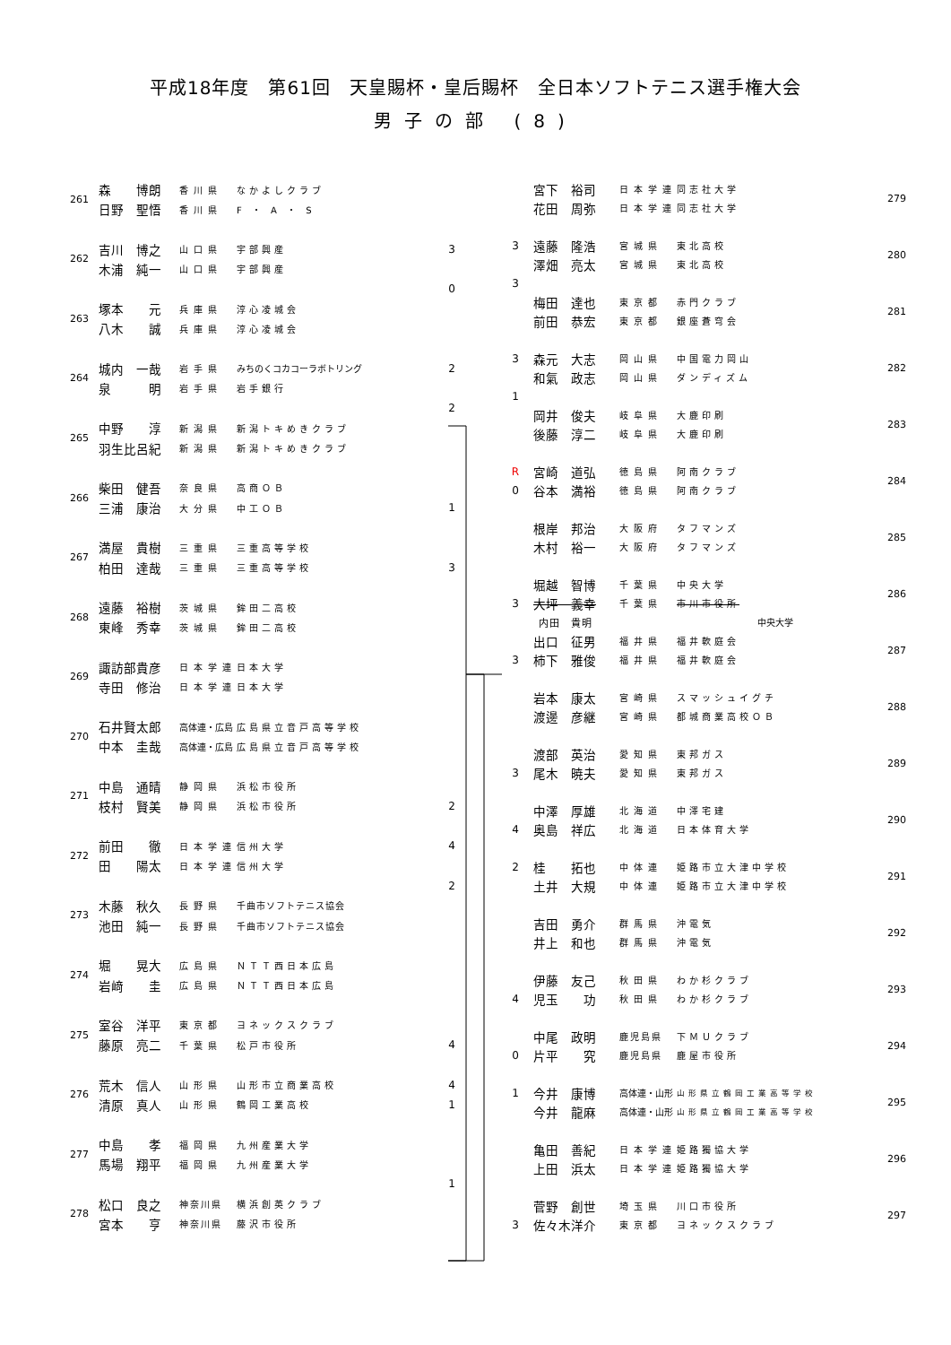平成18年度　第61回　天皇賜杯・皇后賜杯　全日本ソフトテニス選手権大会
男子の部 (8)
| 261 | 森 博朗 | 香川県 | なかよしクラブ | |
| | 日野 聖悟 | 香川県 | F ・ A ・ S | |
| 262 | 吉川 博之 | 山口県 | 宇部興産 | 3 |
| | 木浦 純一 | 山口県 | 宇部興産 | |
| | | | | 0 |
| 263 | 塚本 元 | 兵庫県 | 淳心凌城会 | |
| | 八木 誠 | 兵庫県 | 淳心凌城会 | |
| 264 | 城内 一哉 | 岩手県 | みちのくコカコーラボトリング | 2 |
| | 泉 明 | 岩手県 | 岩手銀行 | |
| | | | | 2 |
| 265 | 中野 淳 | 新潟県 | 新潟トキめきクラブ | |
| | 羽生比呂紀 | 新潟県 | 新潟トキめきクラブ | |
| 266 | 柴田 健吾 | 奈良県 | 高商ＯＢ | |
| | 三浦 康治 | 大分県 | 中工ＯＢ | 1 |
| 267 | 満屋 貴樹 | 三重県 | 三重高等学校 | |
| | 柏田 達哉 | 三重県 | 三重高等学校 | 3 |
| 268 | 遠藤 裕樹 | 茨城県 | 鉾田二高校 | |
| | 東峰 秀幸 | 茨城県 | 鉾田二高校 | |
| 269 | 諏訪部貴彦 | 日本学連 | 日本大学 | |
| | 寺田 修治 | 日本学連 | 日本大学 | |
| 270 | 石井賢太郎 | 高体連・広島 | 広島県立音戸高等学校 | |
| | 中本 圭哉 | 高体連・広島 | 広島県立音戸高等学校 | |
| 271 | 中島 通晴 | 静岡県 | 浜松市役所 | |
| | 枝村 賢美 | 静岡県 | 浜松市役所 | 2 |
| 272 | 前田 徹 | 日本学連 | 信州大学 | 4 |
| | 田 陽太 | 日本学連 | 信州大学 | |
| | | | | 2 |
| 273 | 木藤 秋久 | 長野県 | 千曲市ソフトテニス協会 | |
| | 池田 純一 | 長野県 | 千曲市ソフトテニス協会 | |
| 274 | 堀 晃大 | 広島県 | ＮＴＴ西日本広島 | |
| | 岩﨑 圭 | 広島県 | ＮＴＴ西日本広島 | |
| 275 | 室谷 洋平 | 東京都 | ヨネックスクラブ | |
| | 藤原 亮二 | 千葉県 | 松戸市役所 | 4 |
| 276 | 荒木 信人 | 山形県 | 山形市立商業高校 | 4 |
| | 清原 真人 | 山形県 | 鶴岡工業高校 | 1 |
| 277 | 中島 孝 | 福岡県 | 九州産業大学 | |
| | 馬場 翔平 | 福岡県 | 九州産業大学 | |
| | | | | 1 |
| 278 | 松口 良之 | 神奈川県 | 横浜創英クラブ | |
| | 宮本 亨 | 神奈川県 | 藤沢市役所 | |
| | 宮下 裕司 | 日本学連 | 同志社大学 | 279 |
| | 花田 周弥 | 日本学連 | 同志社大学 | |
| 3 | 遠藤 隆浩 | 宮城県 | 東北高校 | 280 |
| | 澤畑 亮太 | 宮城県 | 東北高校 | |
| 3 | | | | |
| | 梅田 達也 | 東京都 | 赤門クラブ | 281 |
| | 前田 恭宏 | 東京都 | 銀座蒼穹会 | |
| 3 | 森元 大志 | 岡山県 | 中国電力岡山 | 282 |
| | 和氣 政志 | 岡山県 | ダンディズム | |
| 1 | | | | |
| | 岡井 俊夫 | 岐阜県 | 大鹿印刷 | 283 |
| | 後藤 淳二 | 岐阜県 | 大鹿印刷 | |
| R | 宮崎 道弘 | 徳島県 | 阿南クラブ | 284 |
| 0 | 谷本 満裕 | 徳島県 | 阿南クラブ | |
| | 根岸 邦治 | 大阪府 | タフマンズ | 285 |
| | 木村 裕一 | 大阪府 | タフマンズ | |
| | 堀越 智博 | 千葉県 | 中央大学 | 286 |
| 3 | 大坪 義幸 | 千葉県 | 市川市役所 | |
| | 内田 貴明 | | 中央大学 | |
| | 出口 征男 | 福井県 | 福井軟庭会 | 287 |
| 3 | 柿下 雅俊 | 福井県 | 福井軟庭会 | |
| | 岩本 康太 | 宮崎県 | スマッシュイグチ | 288 |
| | 渡邊 彦継 | 宮崎県 | 都城商業高校ＯＢ | |
| | 渡部 英治 | 愛知県 | 東邦ガス | 289 |
| 3 | 尾木 暁夫 | 愛知県 | 東邦ガス | |
| | 中澤 厚雄 | 北海道 | 中澤宅建 | 290 |
| 4 | 奥島 祥広 | 北海道 | 日本体育大学 | |
| 2 | 桂 拓也 | 中体連 | 姫路市立大津中学校 | 291 |
| | 土井 大規 | 中体連 | 姫路市立大津中学校 | |
| | 吉田 勇介 | 群馬県 | 沖電気 | 292 |
| | 井上 和也 | 群馬県 | 沖電気 | |
| | 伊藤 友己 | 秋田県 | わか杉クラブ | 293 |
| 4 | 児玉 功 | 秋田県 | わか杉クラブ | |
| | 中尾 政明 | 鹿児島県 | 下ＭＵクラブ | 294 |
| 0 | 片平 究 | 鹿児島県 | 鹿屋市役所 | |
| 1 | 今井 康博 | 高体連・山形 | 山形県立鶴岡工業高等学校 | 295 |
| | 今井 龍麻 | 高体連・山形 | 山形県立鶴岡工業高等学校 | |
| | 亀田 善紀 | 日本学連 | 姫路獨協大学 | 296 |
| | 上田 浜太 | 日本学連 | 姫路獨協大学 | |
| | 菅野 創世 | 埼玉県 | 川口市役所 | 297 |
| 3 | 佐々木洋介 | 東京都 | ヨネックスクラブ | |